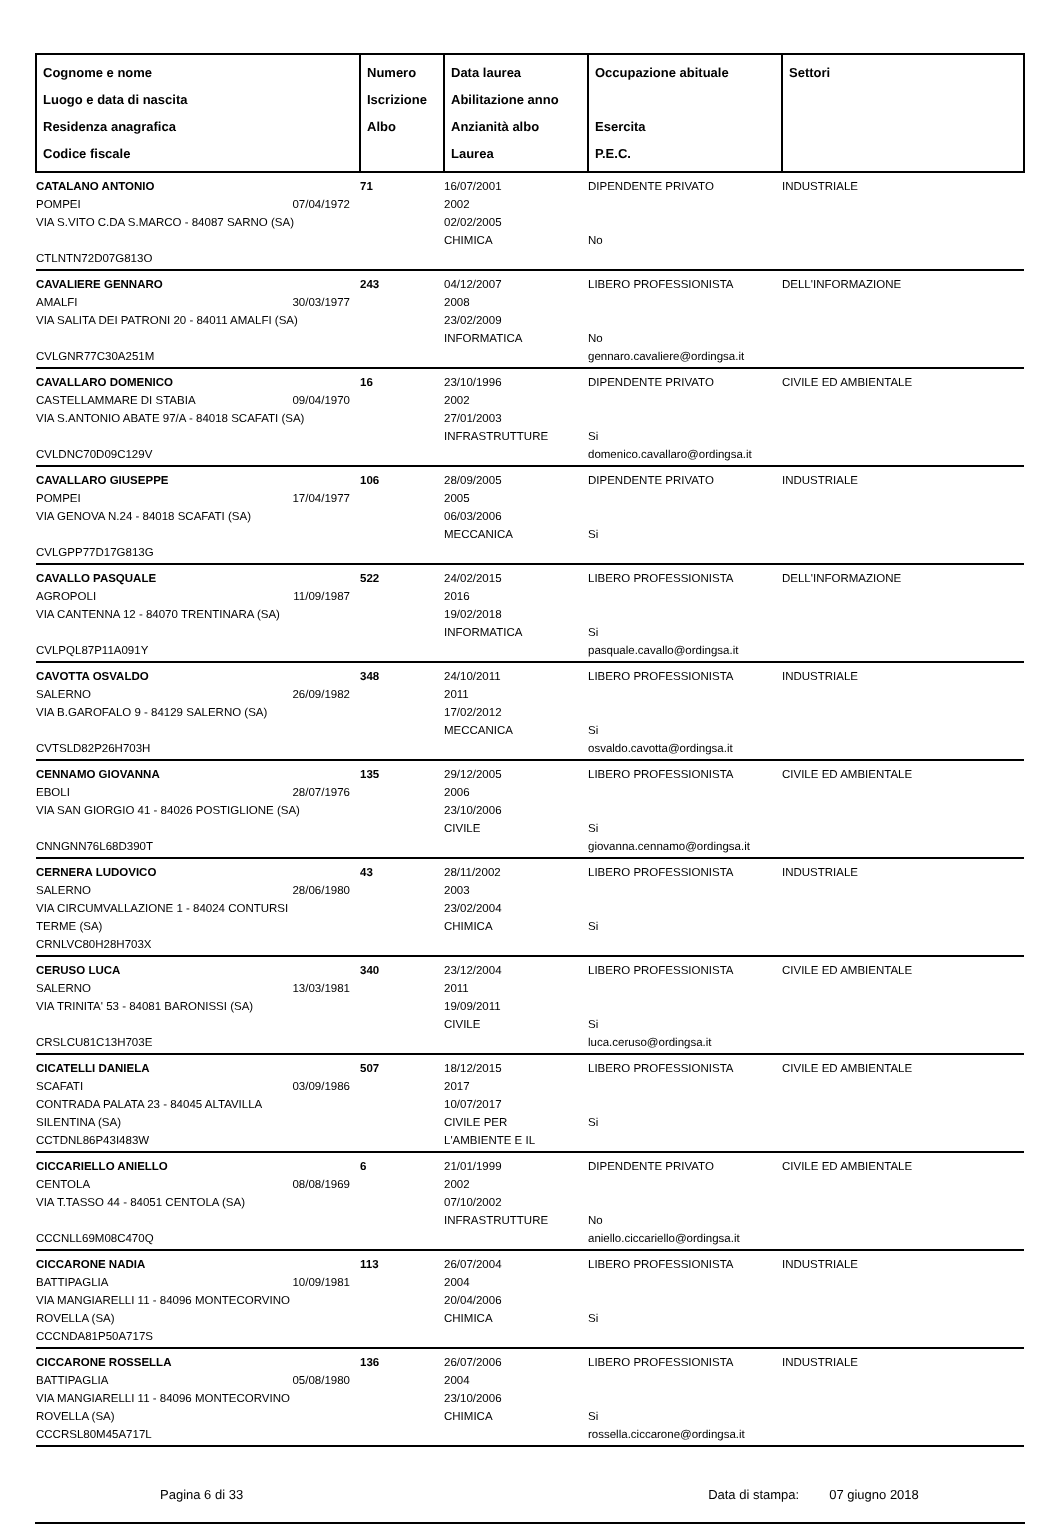| Cognome e nome Luogo e data di nascita Residenza anagrafica Codice fiscale | Numero Iscrizione Albo | Data laurea Abilitazione anno Anzianità albo Laurea | Occupazione abituale Esercita P.E.C. | Settori |
| --- | --- | --- | --- | --- |
| CATALANO ANTONIO POMPEI 07/04/1972 VIA S.VITO C.DA S.MARCO - 84087 SARNO (SA) CTLNTN72D07G813O | 71 | 16/07/2001 2002 02/02/2005 CHIMICA | DIPENDENTE PRIVATO No | INDUSTRIALE |
| CAVALIERE GENNARO AMALFI 30/03/1977 VIA SALITA DEI PATRONI 20 - 84011 AMALFI (SA) CVLGNR77C30A251M | 243 | 04/12/2007 2008 23/02/2009 INFORMATICA | LIBERO PROFESSIONISTA No gennaro.cavaliere@ordingsa.it | DELL'INFORMAZIONE |
| CAVALLARO DOMENICO CASTELLAMMARE DI STABIA 09/04/1970 VIA S.ANTONIO ABATE 97/A - 84018 SCAFATI (SA) CVLDNC70D09C129V | 16 | 23/10/1996 2002 27/01/2003 INFRASTRUTTURE | DIPENDENTE PRIVATO Si domenico.cavallaro@ordingsa.it | CIVILE ED AMBIENTALE |
| CAVALLARO GIUSEPPE POMPEI 17/04/1977 VIA GENOVA N.24 - 84018 SCAFATI (SA) CVLGPP77D17G813G | 106 | 28/09/2005 2005 06/03/2006 MECCANICA | DIPENDENTE PRIVATO Si | INDUSTRIALE |
| CAVALLO PASQUALE AGROPOLI 11/09/1987 VIA CANTENNA 12 - 84070 TRENTINARA (SA) CVLPQL87P11A091Y | 522 | 24/02/2015 2016 19/02/2018 INFORMATICA | LIBERO PROFESSIONISTA Si pasquale.cavallo@ordingsa.it | DELL'INFORMAZIONE |
| CAVOTTA OSVALDO SALERNO 26/09/1982 VIA B.GAROFALO 9 - 84129 SALERNO (SA) CVTSLD82P26H703H | 348 | 24/10/2011 2011 17/02/2012 MECCANICA | LIBERO PROFESSIONISTA Si osvaldo.cavotta@ordingsa.it | INDUSTRIALE |
| CENNAMO GIOVANNA EBOLI 28/07/1976 VIA SAN GIORGIO 41 - 84026 POSTIGLIONE (SA) CNNGNN76L68D390T | 135 | 29/12/2005 2006 23/10/2006 CIVILE | LIBERO PROFESSIONISTA Si giovanna.cennamo@ordingsa.it | CIVILE ED AMBIENTALE |
| CERNERA LUDOVICO SALERNO 28/06/1980 VIA CIRCUMVALLAZIONE 1 - 84024 CONTURSI TERME (SA) CRNLVC80H28H703X | 43 | 28/11/2002 2003 23/02/2004 CHIMICA | LIBERO PROFESSIONISTA Si | INDUSTRIALE |
| CERUSO LUCA SALERNO 13/03/1981 VIA TRINITA' 53 - 84081 BARONISSI (SA) CRSLCU81C13H703E | 340 | 23/12/2004 2011 19/09/2011 CIVILE | LIBERO PROFESSIONISTA Si luca.ceruso@ordingsa.it | CIVILE ED AMBIENTALE |
| CICATELLI DANIELA SCAFATI 03/09/1986 CONTRADA PALATA 23 - 84045 ALTAVILLA SILENTINA (SA) CCTDNL86P43I483W | 507 | 18/12/2015 2017 10/07/2017 CIVILE PER L'AMBIENTE E IL | LIBERO PROFESSIONISTA Si | CIVILE ED AMBIENTALE |
| CICCARIELLO ANIELLO CENTOLA 08/08/1969 VIA T.TASSO 44 - 84051 CENTOLA (SA) CCCNLL69M08C470Q | 6 | 21/01/1999 2002 07/10/2002 INFRASTRUTTURE | DIPENDENTE PRIVATO No aniello.ciccariello@ordingsa.it | CIVILE ED AMBIENTALE |
| CICCARONE NADIA BATTIPAGLIA 10/09/1981 VIA MANGIARELLI 11 - 84096 MONTECORVINO ROVELLA (SA) CCCNDA81P50A717S | 113 | 26/07/2004 2004 20/04/2006 CHIMICA | LIBERO PROFESSIONISTA Si | INDUSTRIALE |
| CICCARONE ROSSELLA BATTIPAGLIA 05/08/1980 VIA MANGIARELLI 11 - 84096 MONTECORVINO ROVELLA (SA) CCCRSL80M45A717L | 136 | 26/07/2006 2004 23/10/2006 CHIMICA | LIBERO PROFESSIONISTA Si rossella.ciccarone@ordingsa.it | INDUSTRIALE |
Pagina 6 di 33 Data di stampa: 07 giugno 2018